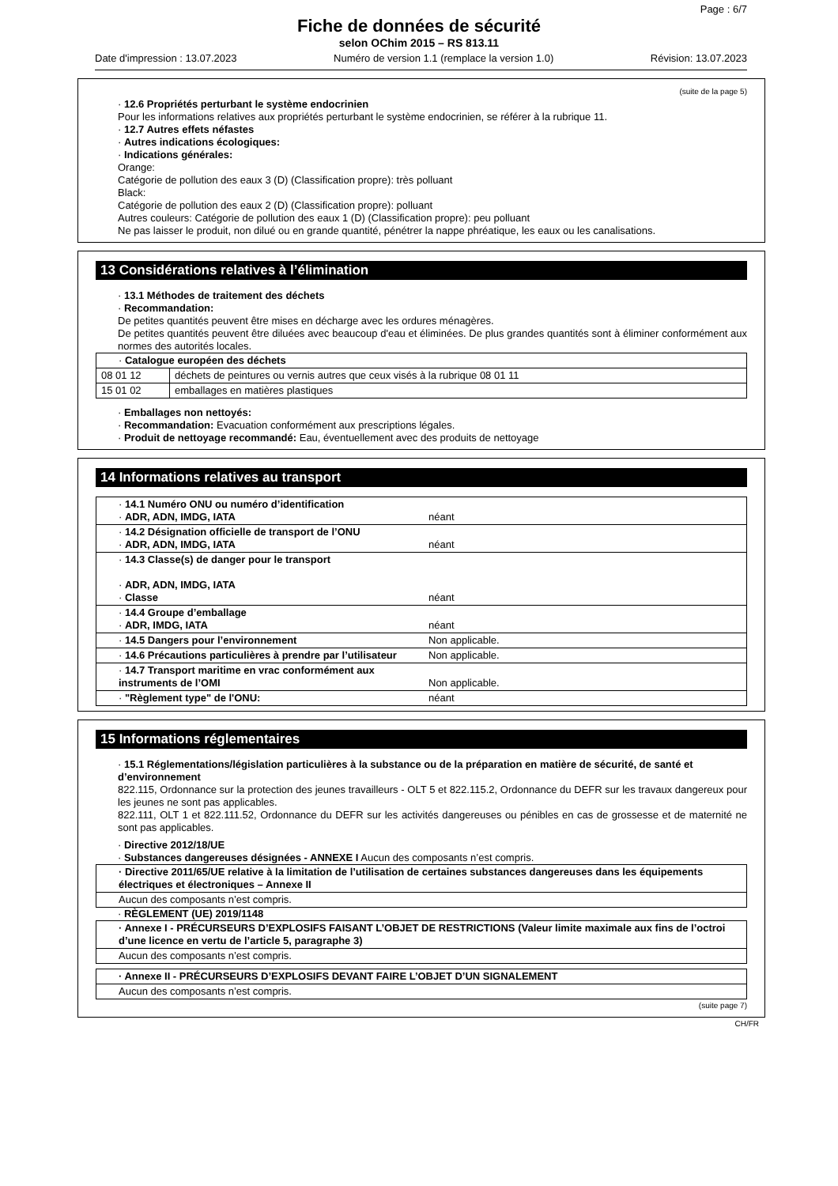Page : 6/7
Fiche de données de sécurité
selon OChim 2015 – RS 813.11
Date d'impression : 13.07.2023 Numéro de version 1.1 (remplace la version 1.0) Révision: 13.07.2023
(suite de la page 5)
· 12.6 Propriétés perturbant le système endocrinien
Pour les informations relatives aux propriétés perturbant le système endocrinien, se référer à la rubrique 11.
· 12.7 Autres effets néfastes
· Autres indications écologiques:
· Indications générales:
Orange:
Catégorie de pollution des eaux 3 (D) (Classification propre): très polluant
Black:
Catégorie de pollution des eaux 2 (D) (Classification propre): polluant
Autres couleurs: Catégorie de pollution des eaux 1 (D) (Classification propre): peu polluant
Ne pas laisser le produit, non dilué ou en grande quantité, pénétrer la nappe phréatique, les eaux ou les canalisations.
13 Considérations relatives à l’élimination
· 13.1 Méthodes de traitement des déchets
· Recommandation:
De petites quantités peuvent être mises en décharge avec les ordures ménagères.
De petites quantités peuvent être diluées avec beaucoup d'eau et éliminées. De plus grandes quantités sont à éliminer conformément aux normes des autorités locales.
| · Catalogue européen des déchets | |
| 08 01 12 | déchets de peintures ou vernis autres que ceux visés à la rubrique 08 01 11 |
| 15 01 02 | emballages en matières plastiques |
· Emballages non nettoyés:
· Recommandation: Evacuation conformément aux prescriptions légales.
· Produit de nettoyage recommandé: Eau, éventuellement avec des produits de nettoyage
14 Informations relatives au transport
| · 14.1 Numéro ONU ou numéro d’identification · ADR, ADN, IMDG, IATA | néant |
| · 14.2 Désignation officielle de transport de l’ONU · ADR, ADN, IMDG, IATA | néant |
| · 14.3 Classe(s) de danger pour le transport · ADR, ADN, IMDG, IATA · Classe | néant |
| · 14.4 Groupe d’emballage · ADR, IMDG, IATA | néant |
| · 14.5 Dangers pour l’environnement | Non applicable. |
| · 14.6 Précautions particulières à prendre par l’utilisateur | Non applicable. |
| · 14.7 Transport maritime en vrac conformément aux instruments de l’OMI | Non applicable. |
| · "Règlement type" de l'ONU: | néant |
15 Informations réglementaires
· 15.1 Réglementations/législation particulières à la substance ou de la préparation en matière de sécurité, de santé et d’environnement
822.115, Ordonnance sur la protection des jeunes travailleurs - OLT 5 et 822.115.2, Ordonnance du DEFR sur les travaux dangereux pour les jeunes ne sont pas applicables.
822.111, OLT 1 et 822.111.52, Ordonnance du DEFR sur les activités dangereuses ou pénibles en cas de grossesse et de maternité ne sont pas applicables.
· Directive 2012/18/UE
· Substances dangereuses désignées - ANNEXE I Aucun des composants n’est compris.
| · Directive 2011/65/UE relative à la limitation de l’utilisation de certaines substances dangereuses dans les équipements électriques et électroniques – Annexe II |
| Aucun des composants n’est compris. |
· RÈGLEMENT (UE) 2019/1148
| · Annexe I - PRÉCURSEURS D’EXPLOSIFS FAISANT L’OBJET DE RESTRICTIONS (Valeur limite maximale aux fins de l’octroi d’une licence en vertu de l’article 5, paragraphe 3) |
| Aucun des composants n’est compris. |
| · Annexe II - PRÉCURSEURS D’EXPLOSIFS DEVANT FAIRE L’OBJET D’UN SIGNALEMENT |
| Aucun des composants n’est compris. |
(suite page 7)
CH/FR